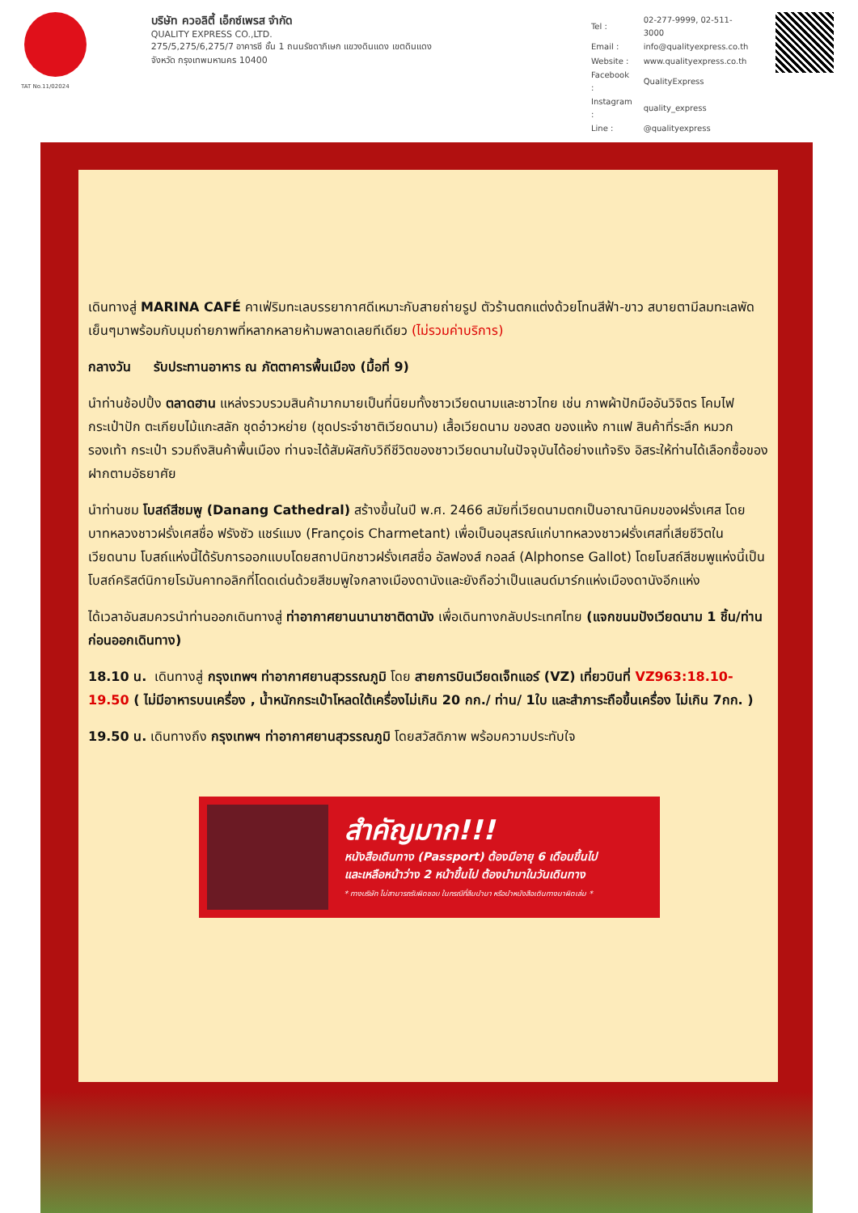TAT No.11/02024
บริษัท ควอลิตี้ เอ็กซ์เพรส จำกัด
QUALITY EXPRESS CO.,LTD.
275/5,275/6,275/7 อาคารซี ชั้น 1 ถนนรัชดาภิเษก แขวงดินแดง เขตดินแดง
จังหวัด กรุงเทพมหานคร 10400
| Tel : | 02-277-9999, 02-511-3000 |
| Email : | info@qualityexpress.co.th |
| Website : | www.qualityexpress.co.th |
| Facebook : | QualityExpress |
| Instagram : | quality_express |
| Line : | @qualityexpress |
เดินทางสู่ MARINA CAFÉ คาเฟ่ริมทะเลบรรยากาศดีเหมาะกับสายถ่ายรูป ตัวร้านตกแต่งด้วยโทนสีฟ้า-ขาว สบายตามีลมทะเลพัดเย็นๆมาพร้อมกับมุมถ่ายภาพที่หลากหลายห้ามพลาดเลยทีเดียว (ไม่รวมค่าบริการ)
กลางวัน รับประทานอาหาร ณ ภัตตาคารพื้นเมือง (มื้อที่ 9)
นำท่านช้อปปิ้ง ตลาดฮาน แหล่งรวบรวมสินค้ามากมายเป็นที่นิยมทั้งชาวเวียดนามและชาวไทย เช่น ภาพผ้าปักมืออันวิจิตร โคมไฟ กระเป๋าปัก ตะเกียบไม้แกะสลัก ชุดอ๋าวหย่าย (ชุดประจำชาติเวียดนาม) เสื้อเวียดนาม ของสด ของแห้ง กาแฟ สินค้าที่ระลึก หมวก รองเท้า กระเป๋า รวมถึงสินค้าพื้นเมือง ท่านจะได้สัมผัสกับวิถีชีวิตของชาวเวียดนามในปัจจุบันได้อย่างแท้จริง อิสระให้ท่านได้เลือกซื้อของฝากตามอัธยาศัย
นำท่านชม โบสถ์สีชมพู (Danang Cathedral) สร้างขึ้นในปี พ.ศ. 2466 สมัยที่เวียดนามตกเป็นอาณานิคมของฝรั่งเศส โดยบาทหลวงชาวฝรั่งเศสชื่อ ฟรังซัว แชร์แมง (François Charmetant) เพื่อเป็นอนุสรณ์แก่บาทหลวงชาวฝรั่งเศสที่เสียชีวิตในเวียดนาม โบสถ์แห่งนี้ได้รับการออกแบบโดยสถาปนิกชาวฝรั่งเศสชื่อ อัลฟองส์ กอลล์ (Alphonse Gallot) โดยโบสถ์สีชมพูแห่งนี้เป็นโบสถ์คริสต์นิกายโรมันคาทอลิกที่โดดเด่นด้วยสีชมพูใจกลางเมืองดานังและยังถือว่าเป็นแลนด์มาร์กแห่งเมืองดานังอีกแห่ง
ได้เวลาอันสมควรนำท่านออกเดินทางสู่ ท่าอากาศยานนานาชาติดานัง เพื่อเดินทางกลับประเทศไทย (แจกขนมปังเวียดนาม 1 ชิ้น/ท่าน ก่อนออกเดินทาง)
18.10 น. เดินทางสู่ กรุงเทพฯ ท่าอากาศยานสุวรรณภูมิ โดย สายการบินเวียดเจ็ทแอร์ (VZ) เที่ยวบินที่ VZ963:18.10-19.50 ( ไม่มีอาหารบนเครื่อง , น้ำหนักกระเป๋าโหลดใต้เครื่องไม่เกิน 20 กก./ ท่าน/ 1ใบ และสำภาระถือขึ้นเครื่อง ไม่เกิน 7กก. )
19.50 น. เดินทางถึง กรุงเทพฯ ท่าอากาศยานสุวรรณภูมิ โดยสวัสดิภาพ พร้อมความประทับใจ
สำคัญมาก!!!
หนังสือเดินทาง (Passport) ต้องมีอายุ 6 เดือนขึ้นไป
และเหลือหน้าว่าง 2 หน้าขึ้นไป ต้องนำมาในวันเดินทาง
* ทางบริษัท ไม่สามารถรับผิดชอบ ในกรณีที่ลืมนำมา หรือนำหนังสือเดินทางมาผิดเล่ม *